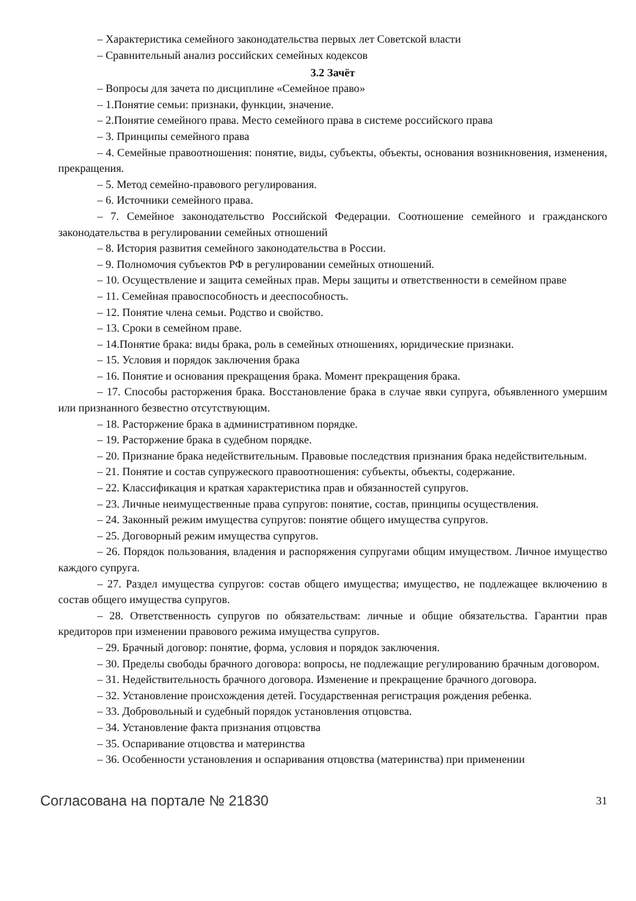– Характеристика семейного законодательства первых лет Советской власти
– Сравнительный анализ российских семейных кодексов
3.2 Зачёт
– Вопросы для зачета по дисциплине «Семейное право»
– 1.Понятие семьи: признаки, функции, значение.
– 2.Понятие семейного права. Место семейного права в системе российского права
– 3. Принципы семейного права
– 4. Семейные правоотношения: понятие, виды, субъекты, объекты, основания возникновения, изменения, прекращения.
– 5. Метод семейно-правового регулирования.
– 6. Источники семейного права.
– 7. Семейное законодательство Российской Федерации. Соотношение семейного и гражданского законодательства в регулировании семейных отношений
– 8. История развития семейного законодательства в России.
– 9. Полномочия субъектов РФ в регулировании семейных отношений.
– 10. Осуществление и защита семейных прав. Меры защиты и ответственности в семейном праве
– 11. Семейная правоспособность и дееспособность.
– 12. Понятие члена семьи. Родство и свойство.
– 13. Сроки в семейном праве.
– 14.Понятие брака: виды брака, роль в семейных отношениях, юридические признаки.
– 15. Условия и порядок заключения брака
– 16. Понятие и основания прекращения брака. Момент прекращения брака.
– 17. Способы расторжения брака. Восстановление брака в случае явки супруга, объявленного умершим или признанного безвестно отсутствующим.
– 18. Расторжение брака в административном порядке.
– 19. Расторжение брака в судебном порядке.
– 20. Признание брака недействительным. Правовые последствия признания брака недействительным.
– 21. Понятие и состав супружеского правоотношения: субъекты, объекты, содержание.
– 22. Классификация и краткая характеристика прав и обязанностей супругов.
– 23. Личные неимущественные права супругов: понятие, состав, принципы осуществления.
– 24. Законный режим имущества супругов: понятие общего имущества супругов.
– 25. Договорный режим имущества супругов.
– 26. Порядок пользования, владения и распоряжения супругами общим имуществом. Личное имущество каждого супруга.
– 27. Раздел имущества супругов: состав общего имущества; имущество, не подлежащее включению в состав общего имущества супругов.
– 28. Ответственность супругов по обязательствам: личные и общие обязательства. Гарантии прав кредиторов при изменении правового режима имущества супругов.
– 29. Брачный договор: понятие, форма, условия и порядок заключения.
– 30. Пределы свободы брачного договора: вопросы, не подлежащие регулированию брачным договором.
– 31. Недействительность брачного договора. Изменение и прекращение брачного договора.
– 32. Установление происхождения детей. Государственная регистрация рождения ребенка.
– 33. Добровольный и судебный порядок установления отцовства.
– 34. Установление факта признания отцовства
– 35. Оспаривание отцовства и материнства
– 36. Особенности установления и оспаривания отцовства (материнства) при применении
Согласована на портале № 21830 31